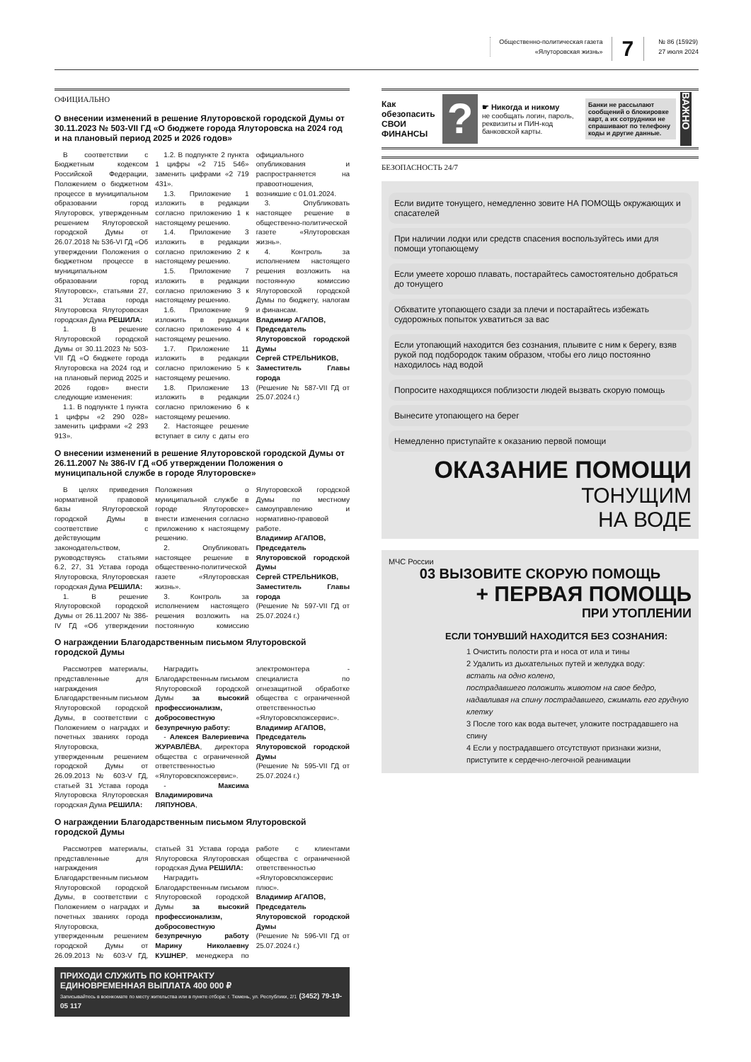Общественно-политическая газета
«Ялуторовская жизнь»
7
№ 86 (15929)
27 июля 2024
ОФИЦИАЛЬНО
О внесении изменений в решение Ялуторовской городской Думы от 30.11.2023 № 503-VII ГД «О бюджете города Ялуторовска на 2024 год и на плановый период 2025 и 2026 годов»
В соответствии с Бюджетным кодексом Российской Федерации, Положением о бюджетном процессе в муниципальном образовании город Ялуторовск, утвержденным решением Ялуторовской городской Думы от 26.07.2018 № 536-VI ГД «Об утверждении Положения о бюджетном процессе в муниципальном образовании город Ялуторовск», статьями 27, 31 Устава города Ялуторовска Ялуторовская городская Дума РЕШИЛА:
1. В решение Ялуторовской городской Думы от 30.11.2023 № 503-VII ГД «О бюджете города Ялуторовска на 2024 год и на плановый период 2025 и 2026 годов» внести следующие изменения:
1.1. В подпункте 1 пункта 1 цифры «2 290 028» заменить цифрами «2 293 913».
1.2. В подпункте 2 пункта 1 цифры «2 715 546» заменить цифрами «2 719 431».
1.3. Приложение 1 изложить в редакции согласно приложению 1 к настоящему решению.
1.4. Приложение 3 изложить в редакции согласно приложению 2 к настоящему решению.
1.5. Приложение 7 изложить в редакции согласно приложению 3 к настоящему решению.
1.6. Приложение 9 изложить в редакции согласно приложению 4 к настоящему решению.
1.7. Приложение 11 изложить в редакции согласно приложению 5 к настоящему решению.
1.8. Приложение 13 изложить в редакции согласно приложению 6 к настоящему решению.
2. Настоящее решение вступает в силу с даты его официального опубликования и распространяется на правоотношения, возникшие с 01.01.2024.
3. Опубликовать настоящее решение в общественно-политической газете «Ялуторовская жизнь».
4. Контроль за исполнением настоящего решения возложить на постоянную комиссию Ялуторовской городской Думы по бюджету, налогам и финансам.
Владимир АГАПОВ,
Председатель Ялуторовской городской Думы
Сергей СТРЕЛЬНИКОВ,
Заместитель Главы города
(Решение № 587-VII ГД от 25.07.2024 г.)
О внесении изменений в решение Ялуторовской городской Думы от 26.11.2007 № 386-IV ГД «Об утверждении Положения о муниципальной службе в городе Ялуторовске»
В целях приведения нормативной правовой базы Ялуторовской городской Думы в соответствие с действующим законодательством, руководствуясь статьями 6.2, 27, 31 Устава города Ялуторовска, Ялуторовская городская Дума РЕШИЛА:
1. В решение Ялуторовской городской Думы от 26.11.2007 № 386-IV ГД «Об утверждении Положения о муниципальной службе в городе Ялуторовске» внести изменения согласно приложению к настоящему решению.
2. Опубликовать настоящее решение в общественно-политической газете «Ялуторовская жизнь».
3. Контроль за исполнением настоящего решения возложить на постоянную комиссию Ялуторовской городской Думы по местному самоуправлению и нормативно-правовой работе.
Владимир АГАПОВ,
Председатель Ялуторовской городской Думы
Сергей СТРЕЛЬНИКОВ,
Заместитель Главы города
(Решение № 597-VII ГД от 25.07.2024 г.)
О награждении Благодарственным письмом Ялуторовской городской Думы
Рассмотрев материалы, представленные для награждения Благодарственным письмом Ялуторовской городской Думы, в соответствии с Положением о наградах и почетных званиях города Ялуторовска, утвержденным решением городской Думы от 26.09.2013 № 603-V ГД, статьей 31 Устава города Ялуторовска Ялуторовская городская Дума РЕШИЛА:
Наградить Благодарственным письмом Ялуторовской городской Думы за высокий профессионализм, добросовестную безупречную работу:
- Алексея Валериевича ЖУРАВЛЁВА, директора общества с ограниченной ответственностью «Ялуторовскпожсервис».
- Максима Владимировича ЛЯПУНОВА, электромонтера - специалиста по огнезащитной обработке общества с ограниченной ответственностью «Ялуторовскпожсервис».
Владимир АГАПОВ,
Председатель Ялуторовской городской Думы
(Решение № 595-VII ГД от 25.07.2024 г.)
О награждении Благодарственным письмом Ялуторовской городской Думы
Рассмотрев материалы, представленные для награждения Благодарственным письмом Ялуторовской городской Думы, в соответствии с Положением о наградах и почетных званиях города Ялуторовска, утвержденным решением городской Думы от 26.09.2013 № 603-V ГД, статьей 31 Устава города Ялуторовска Ялуторовская городская Дума РЕШИЛА:
Наградить Благодарственным письмом Ялуторовской городской Думы за высокий профессионализм, добросовестную безупречную работу Марину Николаевну КУШНЕР, менеджера по работе с клиентами общества с ограниченной ответственностью «Ялуторовскпожсервис плюс».
Владимир АГАПОВ,
Председатель Ялуторовской городской Думы
(Решение № 596-VII ГД от 25.07.2024 г.)
ПРИХОДИ СЛУЖИТЬ ПО КОНТРАКТУ
ЕДИНОВРЕМЕННАЯ ВЫПЛАТА 400 000 ₽
Записывайтесь в военкомате по месту жительства или в пункте отбора: г. Тюмень, ул. Республики, 2/1 (3452) 79-19-05 117
Как обезопасить СВОИ ФИНАНСЫ
?
☛ Никогда и никому
не сообщать логин, пароль, реквизиты и ПИН-код банковской карты.
Банки не рассылают сообщений о блокировке карт, а их сотрудники не спрашивают по телефону коды и другие данные.
ВАЖНО
БЕЗОПАСНОСТЬ 24/7
Если видите тонущего, немедленно зовите НА ПОМОЩЬ окружающих и спасателей
При наличии лодки или средств спасения воспользуйтесь ими для помощи утопающему
Если умеете хорошо плавать, постарайтесь самостоятельно добраться до тонущего
Обхватите утопающего сзади за плечи и постарайтесь избежать судорожных попыток ухватиться за вас
Если утопающий находится без сознания, плывите с ним к берегу, взяв рукой под подбородок таким образом, чтобы его лицо постоянно находилось над водой
Попросите находящихся поблизости людей вызвать скорую помощь
Вынесите утопающего на берег
Немедленно приступайте к оказанию первой помощи
ОКАЗАНИЕ ПОМОЩИ
ТОНУЩИМ
НА ВОДЕ
МЧС России
03 ВЫЗОВИТЕ СКОРУЮ ПОМОЩЬ
+ ПЕРВАЯ ПОМОЩЬ
ПРИ УТОПЛЕНИИ
ЕСЛИ ТОНУВШИЙ НАХОДИТСЯ БЕЗ СОЗНАНИЯ:
1 Очистить полости рта и носа от ила и тины
2 Удалить из дыхательных путей и желудка воду:
встать на одно колено,
пострадавшего положить животом на свое бедро,
надавливая на спину пострадавшего, сжимать его грудную клетку
3 После того как вода вытечет, уложите пострадавшего на спину
4 Если у пострадавшего отсутствуют признаки жизни, приступите к сердечно-легочной реанимации